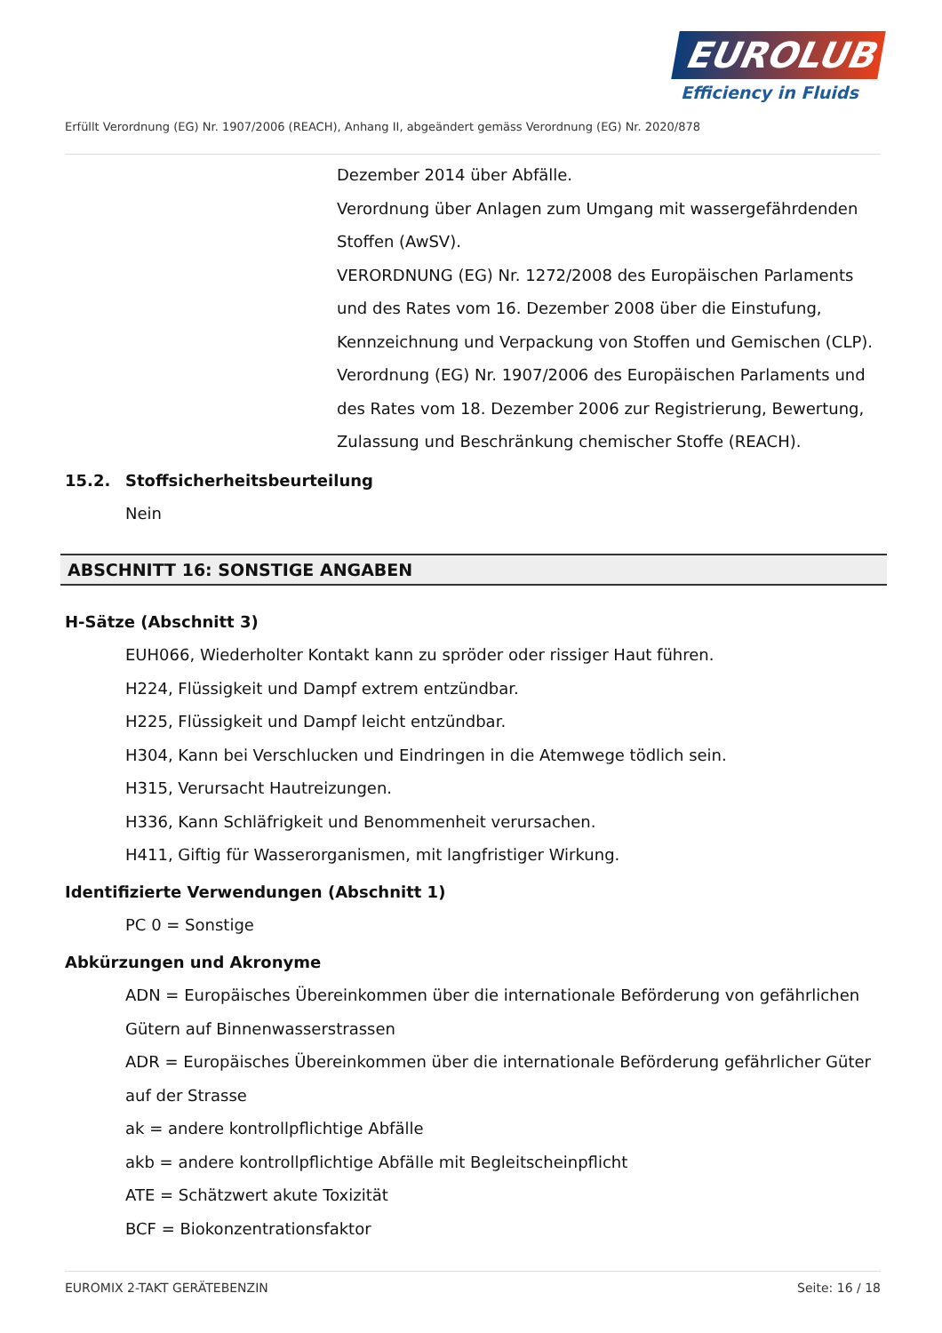EUROLUB
Efficiency in Fluids
Erfüllt Verordnung (EG) Nr. 1907/2006 (REACH), Anhang II, abgeändert gemäss Verordnung (EG) Nr. 2020/878
Dezember 2014 über Abfälle.
Verordnung über Anlagen zum Umgang mit wassergefährdenden Stoffen (AwSV).
VERORDNUNG (EG) Nr. 1272/2008 des Europäischen Parlaments und des Rates vom 16. Dezember 2008 über die Einstufung, Kennzeichnung und Verpackung von Stoffen und Gemischen (CLP).
Verordnung (EG) Nr. 1907/2006 des Europäischen Parlaments und des Rates vom 18. Dezember 2006 zur Registrierung, Bewertung, Zulassung und Beschränkung chemischer Stoffe (REACH).
15.2. Stoffsicherheitsbeurteilung
Nein
ABSCHNITT 16: SONSTIGE ANGABEN
H-Sätze (Abschnitt 3)
EUH066, Wiederholter Kontakt kann zu spröder oder rissiger Haut führen.
H224, Flüssigkeit und Dampf extrem entzündbar.
H225, Flüssigkeit und Dampf leicht entzündbar.
H304, Kann bei Verschlucken und Eindringen in die Atemwege tödlich sein.
H315, Verursacht Hautreizungen.
H336, Kann Schläfrigkeit und Benommenheit verursachen.
H411, Giftig für Wasserorganismen, mit langfristiger Wirkung.
Identifizierte Verwendungen (Abschnitt 1)
PC 0 = Sonstige
Abkürzungen und Akronyme
ADN = Europäisches Übereinkommen über die internationale Beförderung von gefährlichen Gütern auf Binnenwasserstrassen
ADR = Europäisches Übereinkommen über die internationale Beförderung gefährlicher Güter auf der Strasse
ak = andere kontrollpflichtige Abfälle
akb = andere kontrollpflichtige Abfälle mit Begleitscheinpflicht
ATE = Schätzwert akute Toxizität
BCF = Biokonzentrationsfaktor
EUROMIX 2-TAKT GERÄTEBENZIN Seite: 16 / 18